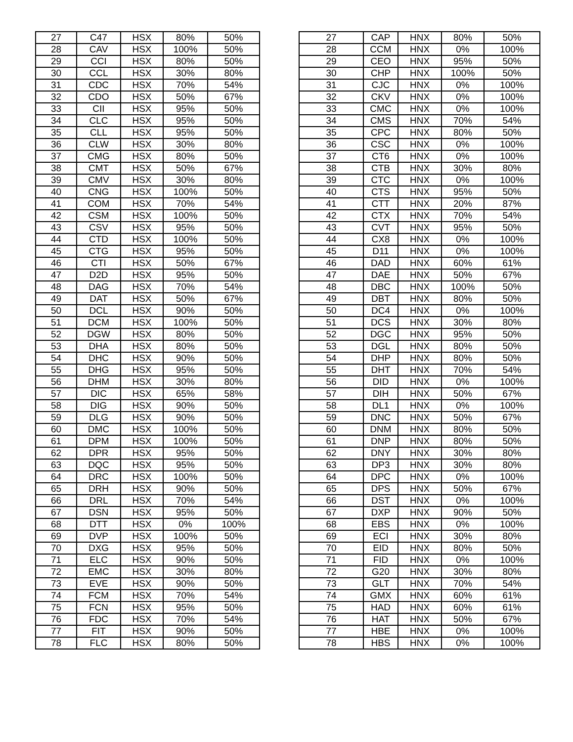| 27 | C47 | HSX | 80% | 50% |
| 28 | CAV | HSX | 100% | 50% |
| 29 | CCI | HSX | 80% | 50% |
| 30 | CCL | HSX | 30% | 80% |
| 31 | CDC | HSX | 70% | 54% |
| 32 | CDO | HSX | 50% | 67% |
| 33 | CII | HSX | 95% | 50% |
| 34 | CLC | HSX | 95% | 50% |
| 35 | CLL | HSX | 95% | 50% |
| 36 | CLW | HSX | 30% | 80% |
| 37 | CMG | HSX | 80% | 50% |
| 38 | CMT | HSX | 50% | 67% |
| 39 | CMV | HSX | 30% | 80% |
| 40 | CNG | HSX | 100% | 50% |
| 41 | COM | HSX | 70% | 54% |
| 42 | CSM | HSX | 100% | 50% |
| 43 | CSV | HSX | 95% | 50% |
| 44 | CTD | HSX | 100% | 50% |
| 45 | CTG | HSX | 95% | 50% |
| 46 | CTI | HSX | 50% | 67% |
| 47 | D2D | HSX | 95% | 50% |
| 48 | DAG | HSX | 70% | 54% |
| 49 | DAT | HSX | 50% | 67% |
| 50 | DCL | HSX | 90% | 50% |
| 51 | DCM | HSX | 100% | 50% |
| 52 | DGW | HSX | 80% | 50% |
| 53 | DHA | HSX | 80% | 50% |
| 54 | DHC | HSX | 90% | 50% |
| 55 | DHG | HSX | 95% | 50% |
| 56 | DHM | HSX | 30% | 80% |
| 57 | DIC | HSX | 65% | 58% |
| 58 | DIG | HSX | 90% | 50% |
| 59 | DLG | HSX | 90% | 50% |
| 60 | DMC | HSX | 100% | 50% |
| 61 | DPM | HSX | 100% | 50% |
| 62 | DPR | HSX | 95% | 50% |
| 63 | DQC | HSX | 95% | 50% |
| 64 | DRC | HSX | 100% | 50% |
| 65 | DRH | HSX | 90% | 50% |
| 66 | DRL | HSX | 70% | 54% |
| 67 | DSN | HSX | 95% | 50% |
| 68 | DTT | HSX | 0% | 100% |
| 69 | DVP | HSX | 100% | 50% |
| 70 | DXG | HSX | 95% | 50% |
| 71 | ELC | HSX | 90% | 50% |
| 72 | EMC | HSX | 30% | 80% |
| 73 | EVE | HSX | 90% | 50% |
| 74 | FCM | HSX | 70% | 54% |
| 75 | FCN | HSX | 95% | 50% |
| 76 | FDC | HSX | 70% | 54% |
| 77 | FIT | HSX | 90% | 50% |
| 78 | FLC | HSX | 80% | 50% |
| 27 | CAP | HNX | 80% | 50% |
| 28 | CCM | HNX | 0% | 100% |
| 29 | CEO | HNX | 95% | 50% |
| 30 | CHP | HNX | 100% | 50% |
| 31 | CJC | HNX | 0% | 100% |
| 32 | CKV | HNX | 0% | 100% |
| 33 | CMC | HNX | 0% | 100% |
| 34 | CMS | HNX | 70% | 54% |
| 35 | CPC | HNX | 80% | 50% |
| 36 | CSC | HNX | 0% | 100% |
| 37 | CT6 | HNX | 0% | 100% |
| 38 | CTB | HNX | 30% | 80% |
| 39 | CTC | HNX | 0% | 100% |
| 40 | CTS | HNX | 95% | 50% |
| 41 | CTT | HNX | 20% | 87% |
| 42 | CTX | HNX | 70% | 54% |
| 43 | CVT | HNX | 95% | 50% |
| 44 | CX8 | HNX | 0% | 100% |
| 45 | D11 | HNX | 0% | 100% |
| 46 | DAD | HNX | 60% | 61% |
| 47 | DAE | HNX | 50% | 67% |
| 48 | DBC | HNX | 100% | 50% |
| 49 | DBT | HNX | 80% | 50% |
| 50 | DC4 | HNX | 0% | 100% |
| 51 | DCS | HNX | 30% | 80% |
| 52 | DGC | HNX | 95% | 50% |
| 53 | DGL | HNX | 80% | 50% |
| 54 | DHP | HNX | 80% | 50% |
| 55 | DHT | HNX | 70% | 54% |
| 56 | DID | HNX | 0% | 100% |
| 57 | DIH | HNX | 50% | 67% |
| 58 | DL1 | HNX | 0% | 100% |
| 59 | DNC | HNX | 50% | 67% |
| 60 | DNM | HNX | 80% | 50% |
| 61 | DNP | HNX | 80% | 50% |
| 62 | DNY | HNX | 30% | 80% |
| 63 | DP3 | HNX | 30% | 80% |
| 64 | DPC | HNX | 0% | 100% |
| 65 | DPS | HNX | 50% | 67% |
| 66 | DST | HNX | 0% | 100% |
| 67 | DXP | HNX | 90% | 50% |
| 68 | EBS | HNX | 0% | 100% |
| 69 | ECI | HNX | 30% | 80% |
| 70 | EID | HNX | 80% | 50% |
| 71 | FID | HNX | 0% | 100% |
| 72 | G20 | HNX | 30% | 80% |
| 73 | GLT | HNX | 70% | 54% |
| 74 | GMX | HNX | 60% | 61% |
| 75 | HAD | HNX | 60% | 61% |
| 76 | HAT | HNX | 50% | 67% |
| 77 | HBE | HNX | 0% | 100% |
| 78 | HBS | HNX | 0% | 100% |